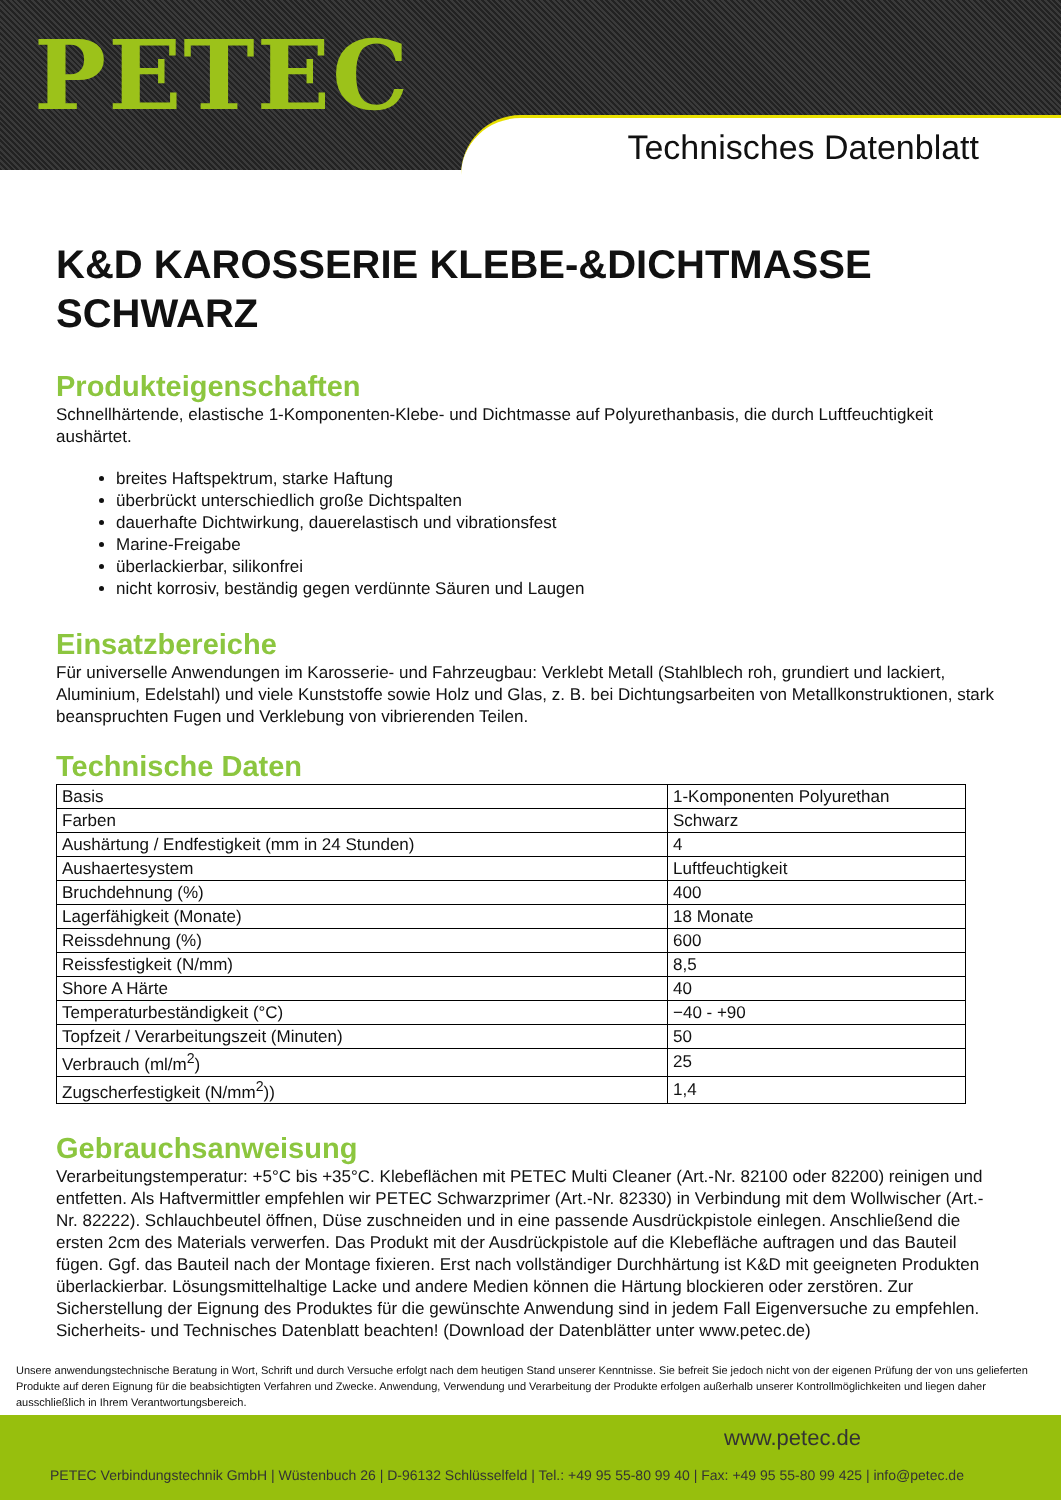PETEC
Technisches Datenblatt
K&D KAROSSERIE KLEBE-&DICHTMASSE SCHWARZ
Produkteigenschaften
Schnellhärtende, elastische 1-Komponenten-Klebe- und Dichtmasse auf Polyurethanbasis, die durch Luftfeuchtigkeit aushärtet.
breites Haftspektrum, starke Haftung
überbrückt unterschiedlich große Dichtspalten
dauerhafte Dichtwirkung, dauerelastisch und vibrationsfest
Marine-Freigabe
überlackierbar, silikonfrei
nicht korrosiv, beständig gegen verdünnte Säuren und Laugen
Einsatzbereiche
Für universelle Anwendungen im Karosserie- und Fahrzeugbau: Verklebt Metall (Stahlblech roh, grundiert und lackiert, Aluminium, Edelstahl) und viele Kunststoffe sowie Holz und Glas, z. B. bei Dichtungsarbeiten von Metallkonstruktionen, stark beanspruchten Fugen und Verklebung von vibrierenden Teilen.
Technische Daten
| Basis | 1-Komponenten Polyurethan |
| Farben | Schwarz |
| Aushärtung / Endfestigkeit (mm in 24 Stunden) | 4 |
| Aushaertesystem | Luftfeuchtigkeit |
| Bruchdehnung (%) | 400 |
| Lagerfähigkeit (Monate) | 18 Monate |
| Reissdehnung (%) | 600 |
| Reissfestigkeit (N/mm) | 8,5 |
| Shore A Härte | 40 |
| Temperaturbeständigkeit (°C) | −40 - +90 |
| Topfzeit / Verarbeitungszeit (Minuten) | 50 |
| Verbrauch (ml/m<sup>2</sup>) | 25 |
| Zugscherfestigkeit (N/mm<sup>2</sup>)) | 1,4 |
Gebrauchsanweisung
Verarbeitungstemperatur: +5°C bis +35°C. Klebeflächen mit PETEC Multi Cleaner (Art.-Nr. 82100 oder 82200) reinigen und entfetten. Als Haftvermittler empfehlen wir PETEC Schwarzprimer (Art.-Nr. 82330) in Verbindung mit dem Wollwischer (Art.-Nr. 82222). Schlauchbeutel öffnen, Düse zuschneiden und in eine passende Ausdrückpistole einlegen. Anschließend die ersten 2cm des Materials verwerfen. Das Produkt mit der Ausdrückpistole auf die Klebefläche auftragen und das Bauteil fügen. Ggf. das Bauteil nach der Montage fixieren. Erst nach vollständiger Durchhärtung ist K&D mit geeigneten Produkten überlackierbar. Lösungsmittelhaltige Lacke und andere Medien können die Härtung blockieren oder zerstören. Zur Sicherstellung der Eignung des Produktes für die gewünschte Anwendung sind in jedem Fall Eigenversuche zu empfehlen. Sicherheits- und Technisches Datenblatt beachten! (Download der Datenblätter unter www.petec.de)
Unsere anwendungstechnische Beratung in Wort, Schrift und durch Versuche erfolgt nach dem heutigen Stand unserer Kenntnisse. Sie befreit Sie jedoch nicht von der eigenen Prüfung der von uns gelieferten Produkte auf deren Eignung für die beabsichtigten Verfahren und Zwecke. Anwendung, Verwendung und Verarbeitung der Produkte erfolgen außerhalb unserer Kontrollmöglichkeiten und liegen daher ausschließlich in Ihrem Verantwortungsbereich.
www.petec.de
PETEC Verbindungstechnik GmbH | Wüstenbuch 26 | D-96132 Schlüsselfeld | Tel.: +49 95 55-80 99 40 | Fax: +49 95 55-80 99 425 | info@petec.de